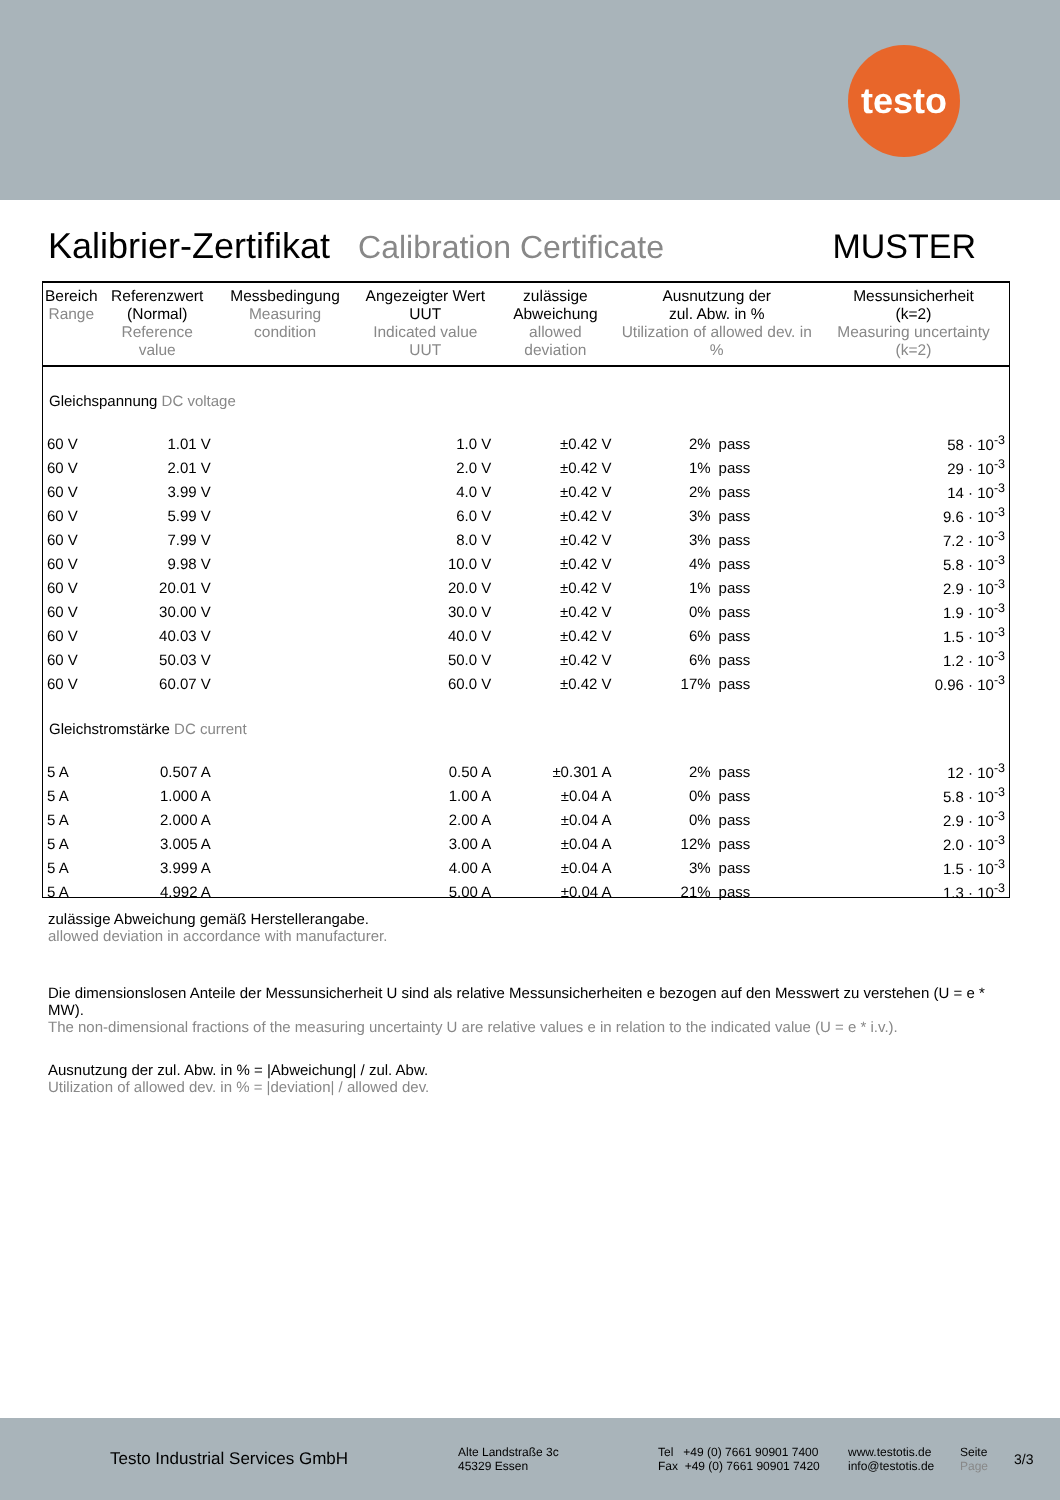testo
Kalibrier-Zertifikat Calibration Certificate MUSTER
| Bereich Range | Referenzwert (Normal) Reference value | Messbedingung Measuring condition | Angezeigter Wert UUT Indicated value UUT | zulässige Abweichung allowed deviation | Ausnutzung der zul. Abw. in % Utilization of allowed dev. in % | | Messunsicherheit (k=2) Measuring uncertainty (k=2) |
| --- | --- | --- | --- | --- | --- | --- | --- |
| Gleichspannung DC voltage | | | | | | | |
| 60 V | 1.01 V | | 1.0 V | ±0.42 V | 2% | pass | 58 · 10<sup>-3</sup> |
| 60 V | 2.01 V | | 2.0 V | ±0.42 V | 1% | pass | 29 · 10<sup>-3</sup> |
| 60 V | 3.99 V | | 4.0 V | ±0.42 V | 2% | pass | 14 · 10<sup>-3</sup> |
| 60 V | 5.99 V | | 6.0 V | ±0.42 V | 3% | pass | 9.6 · 10<sup>-3</sup> |
| 60 V | 7.99 V | | 8.0 V | ±0.42 V | 3% | pass | 7.2 · 10<sup>-3</sup> |
| 60 V | 9.98 V | | 10.0 V | ±0.42 V | 4% | pass | 5.8 · 10<sup>-3</sup> |
| 60 V | 20.01 V | | 20.0 V | ±0.42 V | 1% | pass | 2.9 · 10<sup>-3</sup> |
| 60 V | 30.00 V | | 30.0 V | ±0.42 V | 0% | pass | 1.9 · 10<sup>-3</sup> |
| 60 V | 40.03 V | | 40.0 V | ±0.42 V | 6% | pass | 1.5 · 10<sup>-3</sup> |
| 60 V | 50.03 V | | 50.0 V | ±0.42 V | 6% | pass | 1.2 · 10<sup>-3</sup> |
| 60 V | 60.07 V | | 60.0 V | ±0.42 V | 17% | pass | 0.96 · 10<sup>-3</sup> |
| Gleichstromstärke DC current | | | | | | | |
| 5 A | 0.507 A | | 0.50 A | ±0.301 A | 2% | pass | 12 · 10<sup>-3</sup> |
| 5 A | 1.000 A | | 1.00 A | ±0.04 A | 0% | pass | 5.8 · 10<sup>-3</sup> |
| 5 A | 2.000 A | | 2.00 A | ±0.04 A | 0% | pass | 2.9 · 10<sup>-3</sup> |
| 5 A | 3.005 A | | 3.00 A | ±0.04 A | 12% | pass | 2.0 · 10<sup>-3</sup> |
| 5 A | 3.999 A | | 4.00 A | ±0.04 A | 3% | pass | 1.5 · 10<sup>-3</sup> |
| 5 A | 4.992 A | | 5.00 A | ±0.04 A | 21% | pass | 1.3 · 10<sup>-3</sup> |
zulässige Abweichung gemäß Herstellerangabe.
allowed deviation in accordance with manufacturer.
Die dimensionslosen Anteile der Messunsicherheit U sind als relative Messunsicherheiten e bezogen auf den Messwert zu verstehen (U = e * MW).
The non-dimensional fractions of the measuring uncertainty U are relative values e in relation to the indicated value (U = e * i.v.).
Ausnutzung der zul. Abw. in % = |Abweichung| / zul. Abw.
Utilization of allowed dev. in % = |deviation| / allowed dev.
Testo Industrial Services GmbH
Alte Landstraße 3c
45329 Essen
Tel +49 (0) 7661 90901 7400
Fax +49 (0) 7661 90901 7420
www.testotis.de
info@testotis.de
Seite
Page
3/3